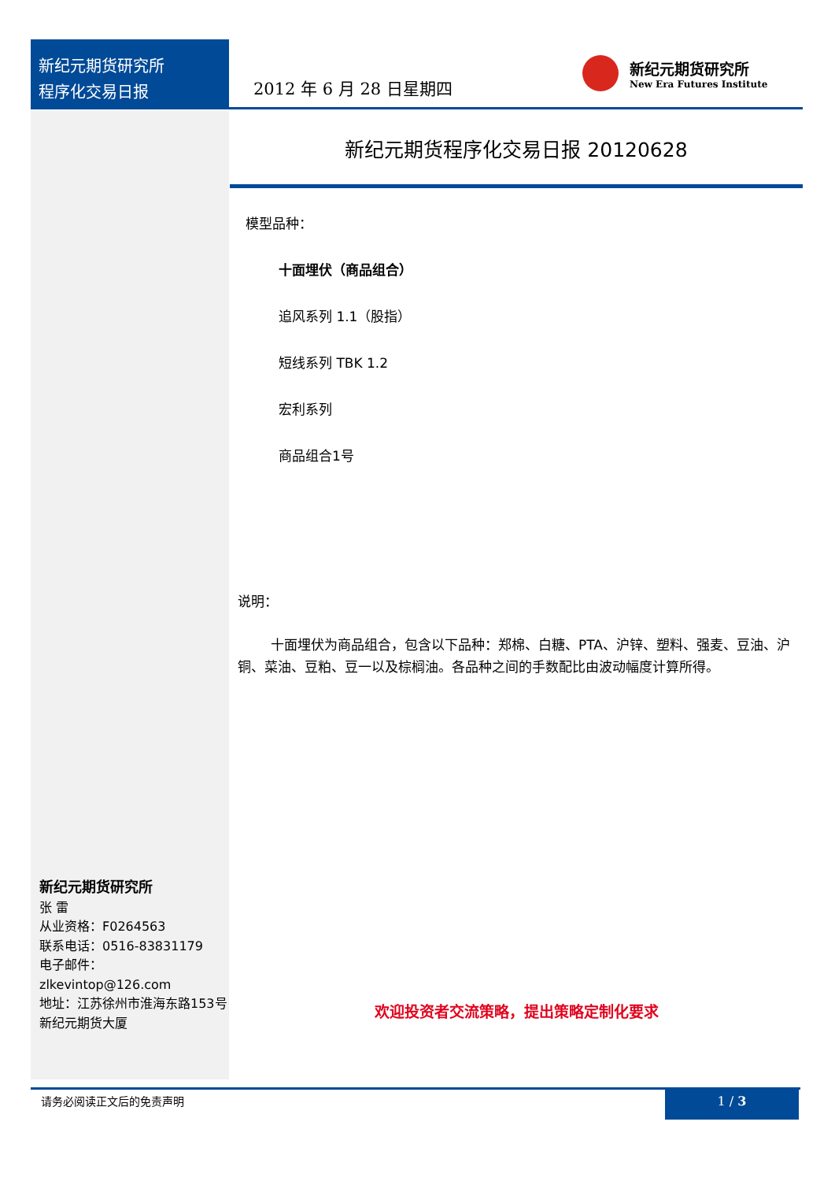新纪元期货研究所
程序化交易日报
2012 年 6 月 28 日星期四
新纪元期货研究所
New Era Futures Institute
新纪元期货程序化交易日报 20120628
模型品种：
十面埋伏（商品组合）
追风系列 1.1（股指）
短线系列 TBK 1.2
宏利系列
商品组合1号
说明：
十面埋伏为商品组合，包含以下品种：郑棉、白糖、PTA、沪锌、塑料、强麦、豆油、沪铜、菜油、豆粕、豆一以及棕榈油。各品种之间的手数配比由波动幅度计算所得。
新纪元期货研究所
张 雷
从业资格：F0264563
联系电话：0516-83831179
电子邮件：
zlkevintop@126.com
地址：江苏徐州市淮海东路153号新纪元期货大厦
欢迎投资者交流策略，提出策略定制化要求
请务必阅读正文后的免责声明 1 / 3